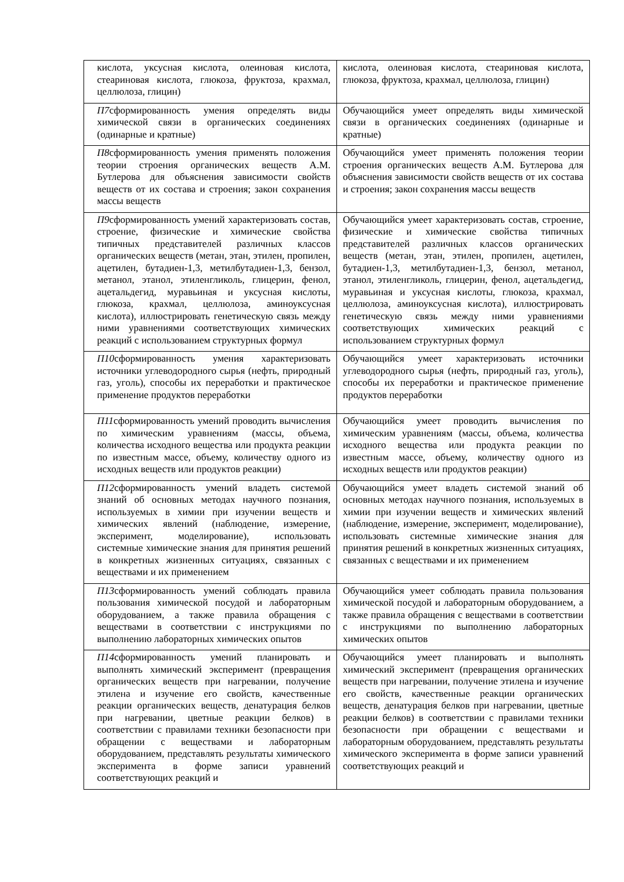| кислота, уксусная кислота, олеиновая кислота, стеариновая кислота, глюкоза, фруктоза, крахмал, целлюлоза, глицин) | кислота, олеиновая кислота, стеариновая кислота, глюкоза, фруктоза, крахмал, целлюлоза, глицин) |
| П7 сформированность умения определять виды химической связи в органических соединениях (одинарные и кратные) | Обучающийся умеет определять виды химической связи в органических соединениях (одинарные и кратные) |
| П8 сформированность умения применять положения теории строения органических веществ А.М. Бутлерова для объяснения зависимости свойств веществ от их состава и строения; закон сохранения массы веществ | Обучающийся умеет применять положения теории строения органических веществ А.М. Бутлерова для объяснения зависимости свойств веществ от их состава и строения; закон сохранения массы веществ |
| П9 сформированность умений характеризовать состав, строение, физические и химические свойства типичных представителей различных классов органических веществ (метан, этан, этилен, пропилен, ацетилен, бутадиен-1,3, метилбутадиен-1,3, бензол, метанол, этанол, этиленгликоль, глицерин, фенол, ацетальдегид, муравьиная и уксусная кислоты, глюкоза, крахмал, целлюлоза, аминоуксусная кислота), иллюстрировать генетическую связь между ними уравнениями соответствующих химических реакций с использованием структурных формул | Обучающийся умеет характеризовать состав, строение, физические и химические свойства типичных представителей различных классов органических веществ (метан, этан, этилен, пропилен, ацетилен, бутадиен-1,3, метилбутадиен-1,3, бензол, метанол, этанол, этиленгликоль, глицерин, фенол, ацетальдегид, муравьиная и уксусная кислоты, глюкоза, крахмал, целлюлоза, аминоуксусная кислота), иллюстрировать генетическую связь между ними уравнениями соответствующих химических реакций с использованием структурных формул |
| П10 сформированность умения характеризовать источники углеводородного сырья (нефть, природный газ, уголь), способы их переработки и практическое применение продуктов переработки | Обучающийся умеет характеризовать источники углеводородного сырья (нефть, природный газ, уголь), способы их переработки и практическое применение продуктов переработки |
| П11 сформированность умений проводить вычисления по химическим уравнениям (массы, объема, количества исходного вещества или продукта реакции по известным массе, объему, количеству одного из исходных веществ или продуктов реакции) | Обучающийся умеет проводить вычисления по химическим уравнениям (массы, объема, количества исходного вещества или продукта реакции по известным массе, объему, количеству одного из исходных веществ или продуктов реакции) |
| П12 сформированность умений владеть системой знаний об основных методах научного познания, используемых в химии при изучении веществ и химических явлений (наблюдение, измерение, эксперимент, моделирование), использовать системные химические знания для принятия решений в конкретных жизненных ситуациях, связанных с веществами и их применением | Обучающийся умеет владеть системой знаний об основных методах научного познания, используемых в химии при изучении веществ и химических явлений (наблюдение, измерение, эксперимент, моделирование), использовать системные химические знания для принятия решений в конкретных жизненных ситуациях, связанных с веществами и их применением |
| П13 сформированность умений соблюдать правила пользования химической посудой и лабораторным оборудованием, а также правила обращения с веществами в соответствии с инструкциями по выполнению лабораторных химических опытов | Обучающийся умеет соблюдать правила пользования химической посудой и лабораторным оборудованием, а также правила обращения с веществами в соответствии с инструкциями по выполнению лабораторных химических опытов |
| П14 сформированность умений планировать и выполнять химический эксперимент (превращения органических веществ при нагревании, получение этилена и изучение его свойств, качественные реакции органических веществ, денатурация белков при нагревании, цветные реакции белков) в соответствии с правилами техники безопасности при обращении с веществами и лабораторным оборудованием, представлять результаты химического эксперимента в форме записи уравнений соответствующих реакций и | Обучающийся умеет планировать и выполнять химический эксперимент (превращения органических веществ при нагревании, получение этилена и изучение его свойств, качественные реакции органических веществ, денатурация белков при нагревании, цветные реакции белков) в соответствии с правилами техники безопасности при обращении с веществами и лабораторным оборудованием, представлять результаты химического эксперимента в форме записи уравнений соответствующих реакций и |